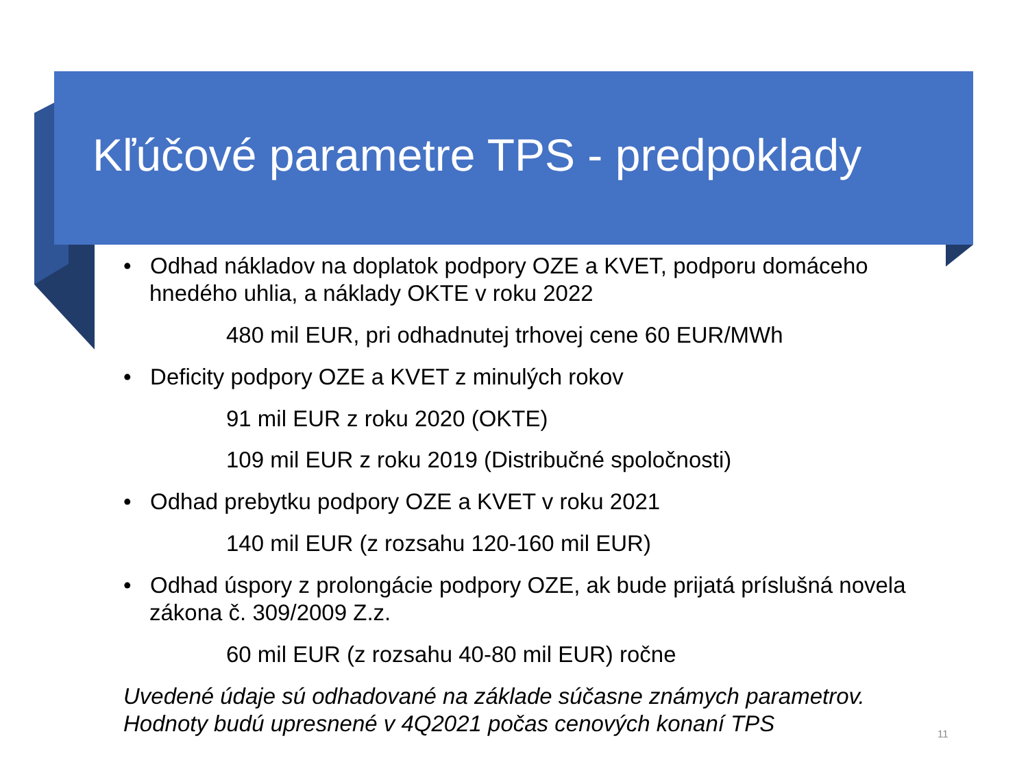Kľúčové parametre TPS - predpoklady
• Odhad nákladov na doplatok podpory OZE a KVET, podporu domáceho hnedého uhlia, a náklady OKTE v roku 2022
480 mil EUR, pri odhadnutej trhovej cene 60 EUR/MWh
• Deficity podpory OZE a KVET z minulých rokov
91 mil EUR z roku 2020 (OKTE)
109 mil EUR z roku 2019 (Distribučné spoločnosti)
• Odhad prebytku podpory OZE a KVET v roku 2021
140 mil EUR (z rozsahu 120-160 mil EUR)
• Odhad úspory z prolongácie podpory OZE, ak bude prijatá príslušná novela zákona č. 309/2009 Z.z.
60 mil EUR (z rozsahu 40-80 mil EUR) ročne
Uvedené údaje sú odhadované na základe súčasne známych parametrov. Hodnoty budú upresnené v 4Q2021 počas cenových konaní TPS
11